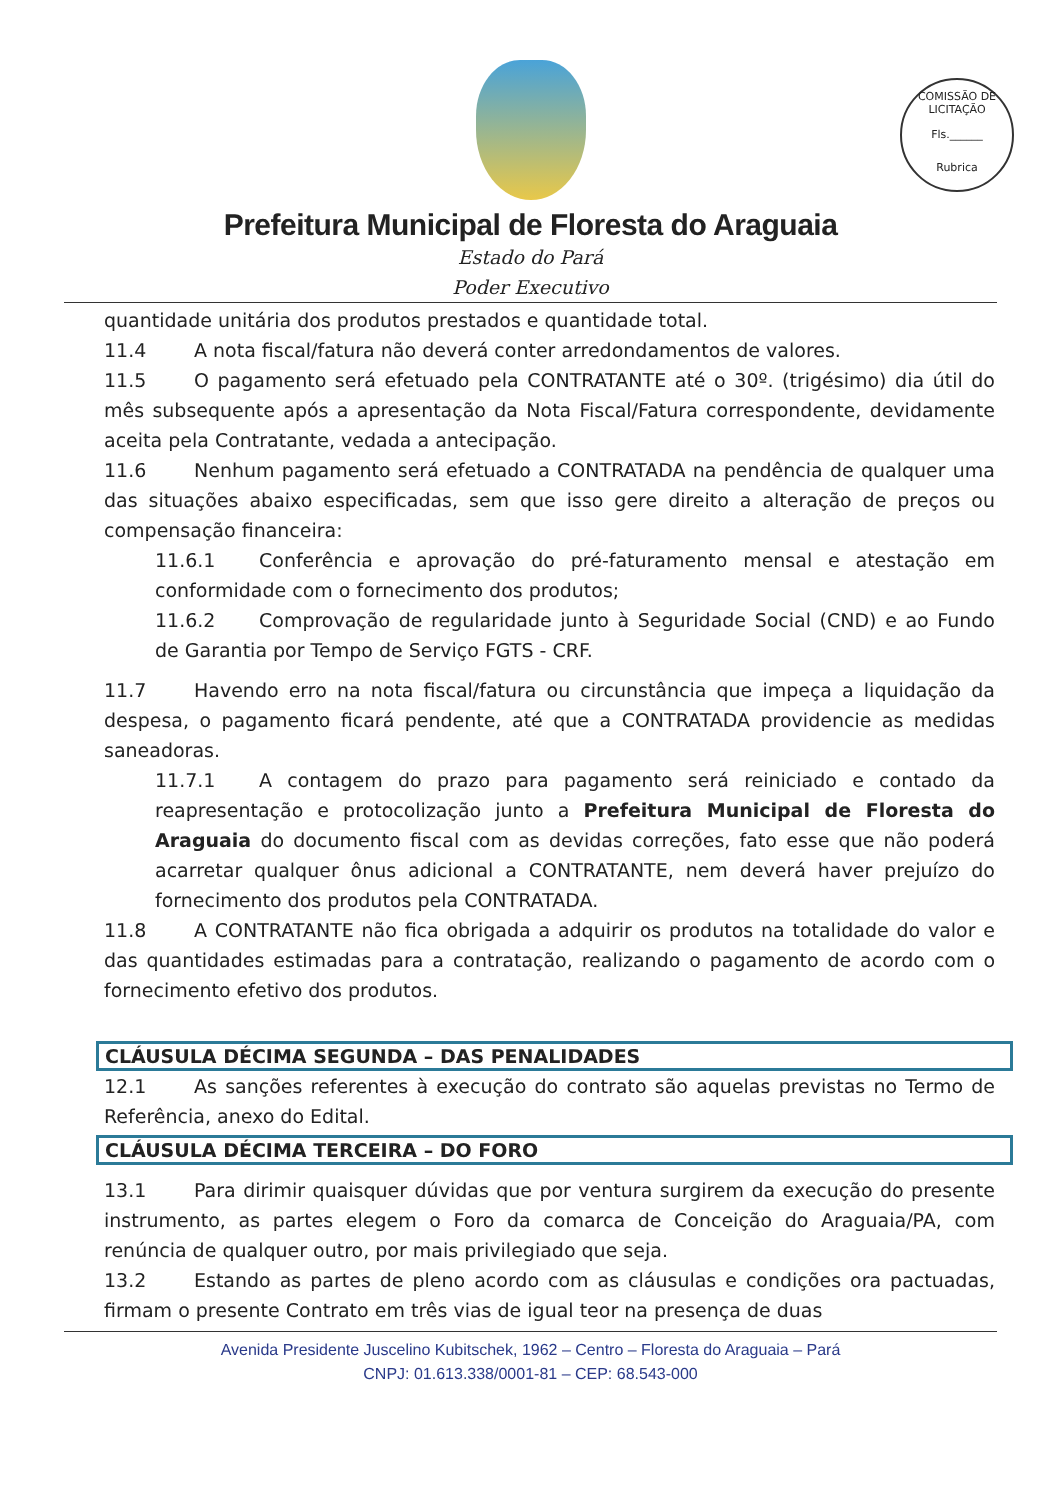COMISSÃO DE LICITAÇÃO
Fls.______
Rubrica
Prefeitura Municipal de Floresta do Araguaia
Estado do Pará
Poder Executivo
quantidade unitária dos produtos prestados e quantidade total.
11.4 A nota fiscal/fatura não deverá conter arredondamentos de valores.
11.5 O pagamento será efetuado pela CONTRATANTE até o 30º. (trigésimo) dia útil do mês subsequente após a apresentação da Nota Fiscal/Fatura correspondente, devidamente aceita pela Contratante, vedada a antecipação.
11.6 Nenhum pagamento será efetuado a CONTRATADA na pendência de qualquer uma das situações abaixo especificadas, sem que isso gere direito a alteração de preços ou compensação financeira:
11.6.1 Conferência e aprovação do pré-faturamento mensal e atestação em conformidade com o fornecimento dos produtos;
11.6.2 Comprovação de regularidade junto à Seguridade Social (CND) e ao Fundo de Garantia por Tempo de Serviço FGTS - CRF.
11.7 Havendo erro na nota fiscal/fatura ou circunstância que impeça a liquidação da despesa, o pagamento ficará pendente, até que a CONTRATADA providencie as medidas saneadoras.
11.7.1 A contagem do prazo para pagamento será reiniciado e contado da reapresentação e protocolização junto a Prefeitura Municipal de Floresta do Araguaia do documento fiscal com as devidas correções, fato esse que não poderá acarretar qualquer ônus adicional a CONTRATANTE, nem deverá haver prejuízo do fornecimento dos produtos pela CONTRATADA.
11.8 A CONTRATANTE não fica obrigada a adquirir os produtos na totalidade do valor e das quantidades estimadas para a contratação, realizando o pagamento de acordo com o fornecimento efetivo dos produtos.
CLÁUSULA DÉCIMA SEGUNDA – DAS PENALIDADES
12.1 As sanções referentes à execução do contrato são aquelas previstas no Termo de Referência, anexo do Edital.
CLÁUSULA DÉCIMA TERCEIRA – DO FORO
13.1 Para dirimir quaisquer dúvidas que por ventura surgirem da execução do presente instrumento, as partes elegem o Foro da comarca de Conceição do Araguaia/PA, com renúncia de qualquer outro, por mais privilegiado que seja.
13.2 Estando as partes de pleno acordo com as cláusulas e condições ora pactuadas, firmam o presente Contrato em três vias de igual teor na presença de duas
Avenida Presidente Juscelino Kubitschek, 1962 – Centro – Floresta do Araguaia – Pará
CNPJ: 01.613.338/0001-81 – CEP: 68.543-000